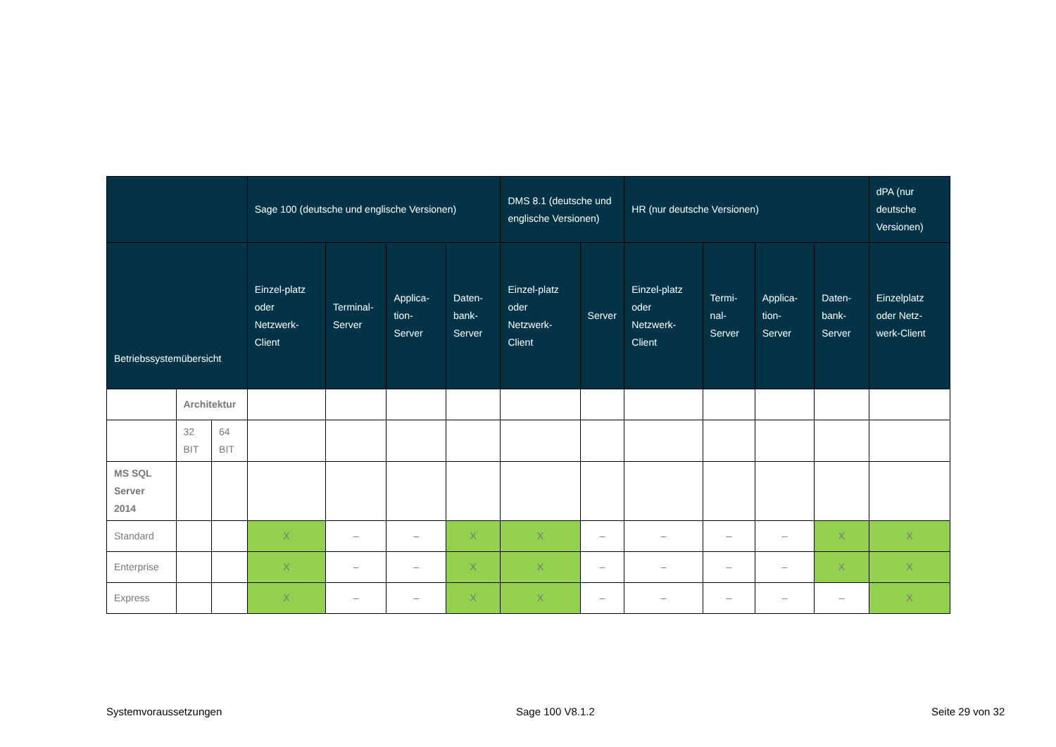| | | | Sage 100 (deutsche und englische Versionen) | | | | DMS 8.1 (deutsche und englische Versionen) | | HR (nur deutsche Versionen) | | | | dPA (nur deutsche Versionen) |
| --- | --- | --- | --- | --- | --- | --- | --- | --- | --- | --- | --- | --- | --- |
| Betriebssystemübersicht | | | Einzel-platz oder Netzwerk-Client | Terminal-Server | Applica-tion-Server | Daten-bank-Server | Einzel-platz oder Netzwerk-Client | Server | Einzel-platz oder Netzwerk-Client | Termi-nal-Server | Applica-tion-Server | Daten-bank-Server | Einzelplatz oder Netz-werk-Client |
| | Architektur | | | | | | | | | | | | |
| | 32 BIT | 64 BIT | | | | | | | | | | | |
| MS SQL Server 2014 | | | | | | | | | | | | | |
| Standard | | | X | – | – | X | X | – | – | – | – | X | X |
| Enterprise | | | X | – | – | X | X | – | – | – | – | X | X |
| Express | | | X | – | – | X | X | – | – | – | – | – | X |
Systemvoraussetzungen Sage 100 V8.1.2 Seite 29 von 32